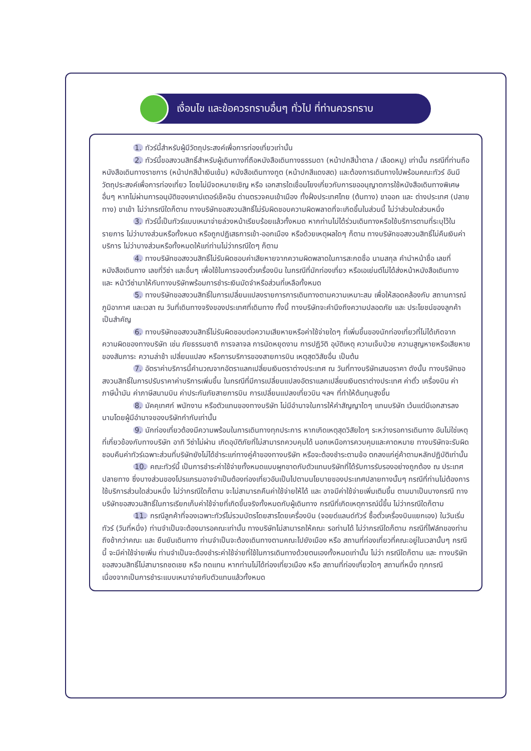เงื่อนไข และข้อควรทราบอื่นๆ ทั่วไป ที่ท่านควรทราบ
1. ทัวร์นี้สำหรับผู้มีวัตถุประสงค์เพื่อการท่องเที่ยวเท่านั้น
2. ทัวร์นี้ขอสงวนสิทธิ์สำหรับผู้เดินทางที่ถือหนังสือเดินทางธรรมดา (หน้าปกสีน้ำตาล / เลือดหมู) เท่านั้น กรณีที่ท่านถือหนังสือเดินทางราชการ (หน้าปกสีน้ำเงินเข้ม) หนังสือเดินทางทูต (หน้าปกสีแดงสด) และต้องการเดินทางไปพร้อมคณะทัวร์ อันมีวัตถุประสงค์เพื่อการท่องเที่ยว โดยไม่มีจดหมายเชิญ หรือ เอกสารใดเชื่อมโยงเกี่ยวกับการขออนุญาตการใช้หนังสือเดินทางพิเศษอื่นๆ หากไม่ผ่านการอนุมัติของเคาน์เตอร์เช็คอิน ด่านตรวจคนเข้าเมือง ทั้งฝั่งประเทศไทย (ต้นทาง) ขาออก และ ต่างประเทศ (ปลายทาง) ขาเข้า ไม่ว่ากรณีใดก็ตาม ทางบริษัทขอสงวนสิทธิ์ไม่รับผิดชอบความผิดพลาดที่จะเกิดขึ้นในส่วนนี้ ไม่ว่าส่วนใดส่วนหนึ่ง
3. ทัวร์นี้เป็นทัวร์แบบเหมาจ่ายล่วงหน้าเรียบร้อยแล้วทั้งหมด หากท่านไม่ได้ร่วมเดินทางหรือใช้บริการตามที่ระบุไว้ในรายการ ไม่ว่าบางส่วนหรือทั้งหมด หรือถูกปฎิเสธการเข้า-ออกเมือง หรือด้วยเหตุผลใดๆ ก็ตาม ทางบริษัทขอสงวนสิทธิ์ไม่คืนเงินค่าบริการ ไม่ว่าบางส่วนหรือทั้งหมดให้แก่ท่านไม่ว่ากรณีใดๆ ก็ตาม
4. ทางบริษัทขอสงวนสิทธิ์ไม่รับผิดชอบค่าเสียหายจากความผิดพลาดในการสะกดชื่อ นามสกุล คำนำหน้าชื่อ เลขที่หนังสือเดินทาง เลขที่วีซ่า และอื่นๆ เพื่อใช้ในการจองตั๋วเครื่องบิน ในกรณีที่นักท่องเที่ยว หรือเอเย่นต์ไม่ได้ส่งหน้าหนังสือเดินทาง และ หน้าวีซ่ามาให้กับทางบริษัทพร้อมการชำระเงินมัดจำหรือส่วนที่เหลือทั้งหมด
5. ทางบริษัทขอสงวนสิทธิ์ในการเปลี่ยนแปลงรายการการเดินทางตามความเหมาะสม เพื่อให้สอดคล้องกับ สถานการณ์ ภูมิอากาศ และเวลา ณ วันที่เดินทางจริงของประเทศที่เดินทาง ทั้งนี้ ทางบริษัทจะคำนึงถึงความปลอดภัย และ ประโยชน์ของลูกค้าเป็นสำคัญ
6. ทางบริษัทขอสงวนสิทธิ์ไม่รับผิดชอบต่อความเสียหายหรือค่าใช้จ่ายใดๆ ที่เพิ่มขึ้นของนักท่องเที่ยวที่ไม่ได้เกิดจากความผิดของทางบริษัท เช่น ภัยธรรมชาติ การจลาจล การนัดหยุดงาน การปฏิวัติ อุบัติเหตุ ความเจ็บป่วย ความสูญหายหรือเสียหายของสัมภาระ ความล่าช้า เปลี่ยนแปลง หรือการบริการของสายการบิน เหตุสุดวิสัยอื่น เป็นต้น
7. อัตราค่าบริการนี้คำนวณจากอัตราแลกเปลี่ยนเงินตราต่างประเทศ ณ วันที่ทางบริษัทเสนอราคา ดังนั้น ทางบริษัทขอสงวนสิทธิ์ในการปรับราคาค่าบริการเพิ่มขึ้น ในกรณีที่มีการเปลี่ยนแปลงอัตราแลกเปลี่ยนเงินตราต่างประเทศ ค่าตั๋ว เครื่องบิน ค่าภาษีน้ำมัน ค่าภาษีสนามบิน ค่าประกันภัยสายการบิน การเปลี่ยนแปลงเที่ยวบิน ฯลฯ ที่ทำให้ต้นทุนสูงขึ้น
8. มัคคุเทศก์ พนักงาน หรือตัวแทนของทางบริษัท ไม่มีอำนาจในการให้คำสัญญาใดๆ แทนบริษัท เว้นแต่มีเอกสารลงนามโดยผู้มีอำนาจของบริษัทกำกับเท่านั้น
9. นักท่องเที่ยวต้องมีความพร้อมในการเดินทางทุกประการ หากเกิดเหตุสุดวิสัยใดๆ ระหว่างรอการเดินทาง อันไม่ใช่เหตุที่เกี่ยวข้องกับทางบริษัท อาทิ วีซ่าไม่ผ่าน เกิดอุบัติภัยที่ไม่สามารถควบคุมได้ นอกเหนือการควบคุมและคาดหมาย ทางบริษัทจะรับผิดชอบคืนค่าทัวร์เฉพาะส่วนที่บริษัทยังไม่ได้ชำระแก่ทางคู่ค้าของทางบริษัท หรือจะต้องชำระตามข้อ ตกลงแก่คู่ค้าตามหลักปฏิบัติเท่านั้น
10. คณะทัวร์นี้ เป็นการชำระค่าใช้จ่ายทั้งหมดแบบผูกขาดกับตัวแทนบริษัทที่ได้รับการรับรองอย่างถูกต้อง ณ ประเทศปลายทาง ซึ่งบางส่วนของโปรแกรมอาจจำเป็นต้องท่องเที่ยวอันเป็นไปตามนโยบายของประเทศปลายทางนั้นๆ กรณีที่ท่านไม่ต้องการใช้บริการส่วนใดส่วนหนึ่ง ไม่ว่ากรณีใดก็ตาม จะไม่สามารถคืนค่าใช้จ่ายให้ได้ และ อาจมีค่าใช้จ่ายเพิ่มเติมขึ้น ตามมาเป็นบางกรณี ทางบริษัทขอสงวนสิทธิ์ในการเรียกเก็บค่าใช้จ่ายที่เกิดขึ้นจริงทั้งหมดกับผู้เดินทาง กรณีที่เกิดเหตุการณ์นี้ขึ้น ไม่ว่ากรณีใดก็ตาม
11. กรณีลูกค้าที่จองเฉพาะทัวร์ไม่รวมบัตรโดยสารโดยเครื่องบิน (จอยด์แลนด์ทัวร์ ซื้อตั๋วเครื่องบินแยกเอง) ในวันเริ่มทัวร์ (วันที่หนึ่ง) ท่านจำเป็นจะต้องมารอคณะเท่านั้น ทางบริษัทไม่สามารถให้คณะ รอท่านได้ ไม่ว่ากรณีใดก็ตาม กรณีที่ไฟล์ทของท่านถึงช้ากว่าคณะ และ ยืนยันเดินทาง ท่านจำเป็นจะต้องเดินทางตามคณะไปยังเมือง หรือ สถานที่ท่องเที่ยวที่คณะอยู่ในเวลานั้นๆ กรณีนี้ จะมีค่าใช้จ่ายเพิ่ม ท่านจำเป็นจะต้องชำระค่าใช้จ่ายที่ใช้ในการเดินทางด้วยตนเองทั้งหมดเท่านั้น ไม่ว่า กรณีใดก็ตาม และ ทางบริษัทขอสงวนสิทธิ์ไม่สามารถชดเชย หรือ ทดแทน หากท่านไม่ได้ท่องเที่ยวเมือง หรือ สถานที่ท่องเที่ยวใดๆ สถานที่หนึ่ง ทุกกรณี เนื่องจากเป็นการชำระแบบเหมาจ่ายกับตัวแทนแล้วทั้งหมด